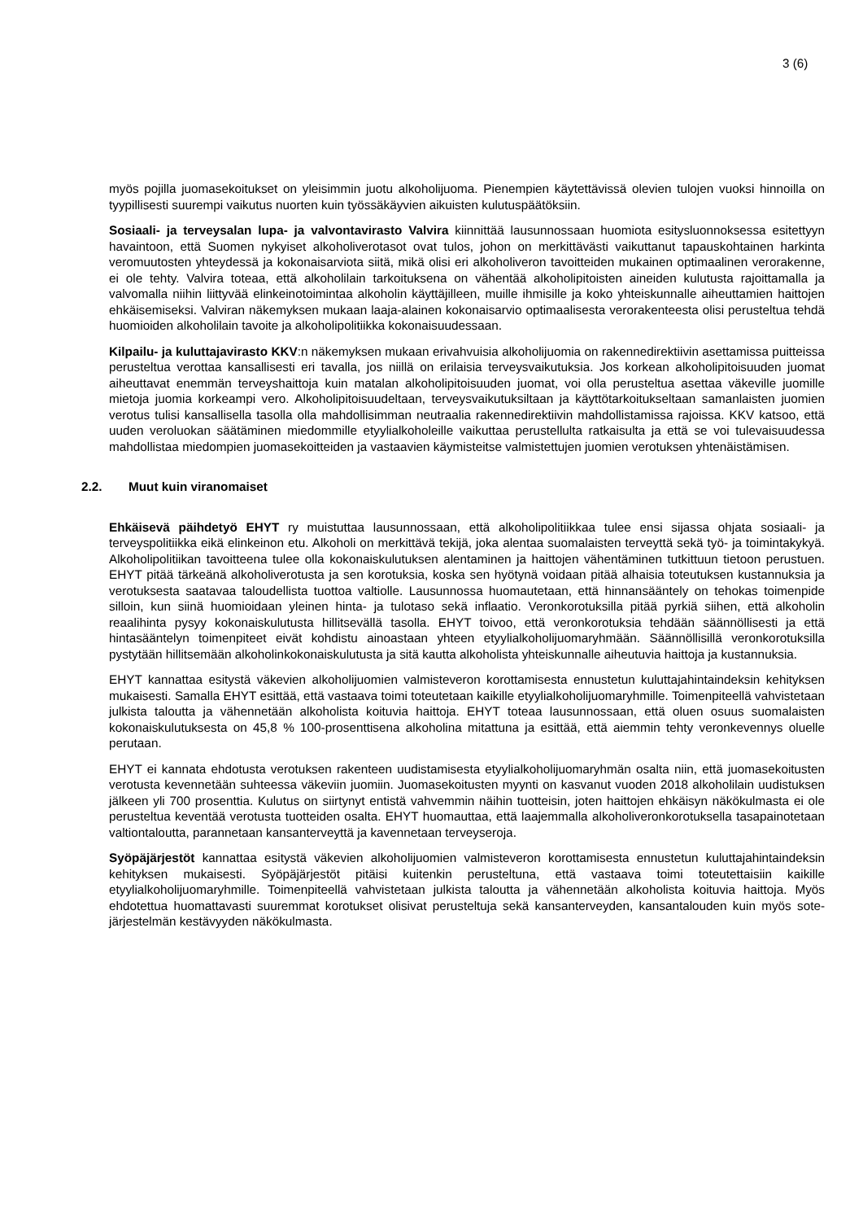3 (6)
myös pojilla juomasekoitukset on yleisimmin juotu alkoholijuoma. Pienempien käytettävissä olevien tulojen vuoksi hinnoilla on tyypillisesti suurempi vaikutus nuorten kuin työssäkäyvien aikuisten kulutuspäätöksiin.
Sosiaali- ja terveysalan lupa- ja valvontavirasto Valvira kiinnittää lausunnossaan huomiota esitysluonnoksessa esitettyyn havaintoon, että Suomen nykyiset alkoholiverotasot ovat tulos, johon on merkittävästi vaikuttanut tapauskohtainen harkinta veromuutosten yhteydessä ja kokonaisarviota siitä, mikä olisi eri alkoholiveron tavoitteiden mukainen optimaalinen verorakenne, ei ole tehty. Valvira toteaa, että alkoholilain tarkoituksena on vähentää alkoholipitoisten aineiden kulutusta rajoittamalla ja valvomalla niihin liittyvää elinkeinotoimintaa alkoholin käyttäjilleen, muille ihmisille ja koko yhteiskunnalle aiheuttamien haittojen ehkäisemiseksi. Valviran näkemyksen mukaan laaja-alainen kokonaisarvio optimaalisesta verorakenteesta olisi perusteltua tehdä huomioiden alkoholilain tavoite ja alkoholipolitiikka kokonaisuudessaan.
Kilpailu- ja kuluttajavirasto KKV:n näkemyksen mukaan erivahvuisia alkoholijuomia on rakennedirektiivin asettamissa puitteissa perusteltua verottaa kansallisesti eri tavalla, jos niillä on erilaisia terveysvaikutuksia. Jos korkean alkoholipitoisuuden juomat aiheuttavat enemmän terveyshaittoja kuin matalan alkoholipitoisuuden juomat, voi olla perusteltua asettaa väkeville juomille mietoja juomia korkeampi vero. Alkoholipitoisuudeltaan, terveysvaikutuksiltaan ja käyttötarkoitukseltaan samanlaisten juomien verotus tulisi kansallisella tasolla olla mahdollisimman neutraalia rakennedirektiivin mahdollistamissa rajoissa. KKV katsoo, että uuden veroluokan säätäminen miedommille etyylialkoholeille vaikuttaa perustellulta ratkaisulta ja että se voi tulevaisuudessa mahdollistaa miedompien juomasekoitteiden ja vastaavien käymisteitse valmistettujen juomien verotuksen yhtenäistämisen.
2.2. Muut kuin viranomaiset
Ehkäisevä päihdetyö EHYT ry muistuttaa lausunnossaan, että alkoholipolitiikkaa tulee ensi sijassa ohjata sosiaali- ja terveyspolitiikka eikä elinkeinon etu. Alkoholi on merkittävä tekijä, joka alentaa suomalaisten terveyttä sekä työ- ja toimintakykyä. Alkoholipolitiikan tavoitteena tulee olla kokonaiskulutuksen alentaminen ja haittojen vähentäminen tutkittuun tietoon perustuen. EHYT pitää tärkeänä alkoholiverotusta ja sen korotuksia, koska sen hyötynä voidaan pitää alhaisia toteutuksen kustannuksia ja verotuksesta saatavaa taloudellista tuottoa valtiolle. Lausunnossa huomautetaan, että hinnansääntely on tehokas toimenpide silloin, kun siinä huomioidaan yleinen hinta- ja tulotaso sekä inflaatio. Veronkorotuksilla pitää pyrkiä siihen, että alkoholin reaalihinta pysyy kokonaiskulutusta hillitsevällä tasolla. EHYT toivoo, että veronkorotuksia tehdään säännöllisesti ja että hintasääntelyn toimenpiteet eivät kohdistu ainoastaan yhteen etyylialkoholijuomaryhmään. Säännöllisillä veronkorotuksilla pystytään hillitsemään alkoholinkokonaiskulutusta ja sitä kautta alkoholista yhteiskunnalle aiheutuvia haittoja ja kustannuksia.
EHYT kannattaa esitystä väkevien alkoholijuomien valmisteveron korottamisesta ennustetun kuluttajahintaindeksin kehityksen mukaisesti. Samalla EHYT esittää, että vastaava toimi toteutetaan kaikille etyylialkoholijuomaryhmille. Toimenpiteellä vahvistetaan julkista taloutta ja vähennetään alkoholista koituvia haittoja. EHYT toteaa lausunnossaan, että oluen osuus suomalaisten kokonaiskulutuksesta on 45,8 % 100-prosenttisena alkoholina mitattuna ja esittää, että aiemmin tehty veronkevennys oluelle perutaan.
EHYT ei kannata ehdotusta verotuksen rakenteen uudistamisesta etyylialkoholijuomaryhmän osalta niin, että juomasekoitusten verotusta kevennetään suhteessa väkeviin juomiin. Juomasekoitusten myynti on kasvanut vuoden 2018 alkoholilain uudistuksen jälkeen yli 700 prosenttia. Kulutus on siirtynyt entistä vahvemmin näihin tuotteisin, joten haittojen ehkäisyn näkökulmasta ei ole perusteltua keventää verotusta tuotteiden osalta. EHYT huomauttaa, että laajemmalla alkoholiveronkorotuksella tasapainotetaan valtiontaloutta, parannetaan kansanterveyttä ja kavennetaan terveyseroja.
Syöpäjärjestöt kannattaa esitystä väkevien alkoholijuomien valmisteveron korottamisesta ennustetun kuluttajahintaindeksin kehityksen mukaisesti. Syöpäjärjestöt pitäisi kuitenkin perusteltuna, että vastaava toimi toteutettaisiin kaikille etyylialkoholijuomaryhmille. Toimenpiteellä vahvistetaan julkista taloutta ja vähennetään alkoholista koituvia haittoja. Myös ehdotettua huomattavasti suuremmat korotukset olisivat perusteltuja sekä kansanterveyden, kansantalouden kuin myös sote-järjestelmän kestävyyden näkökulmasta.